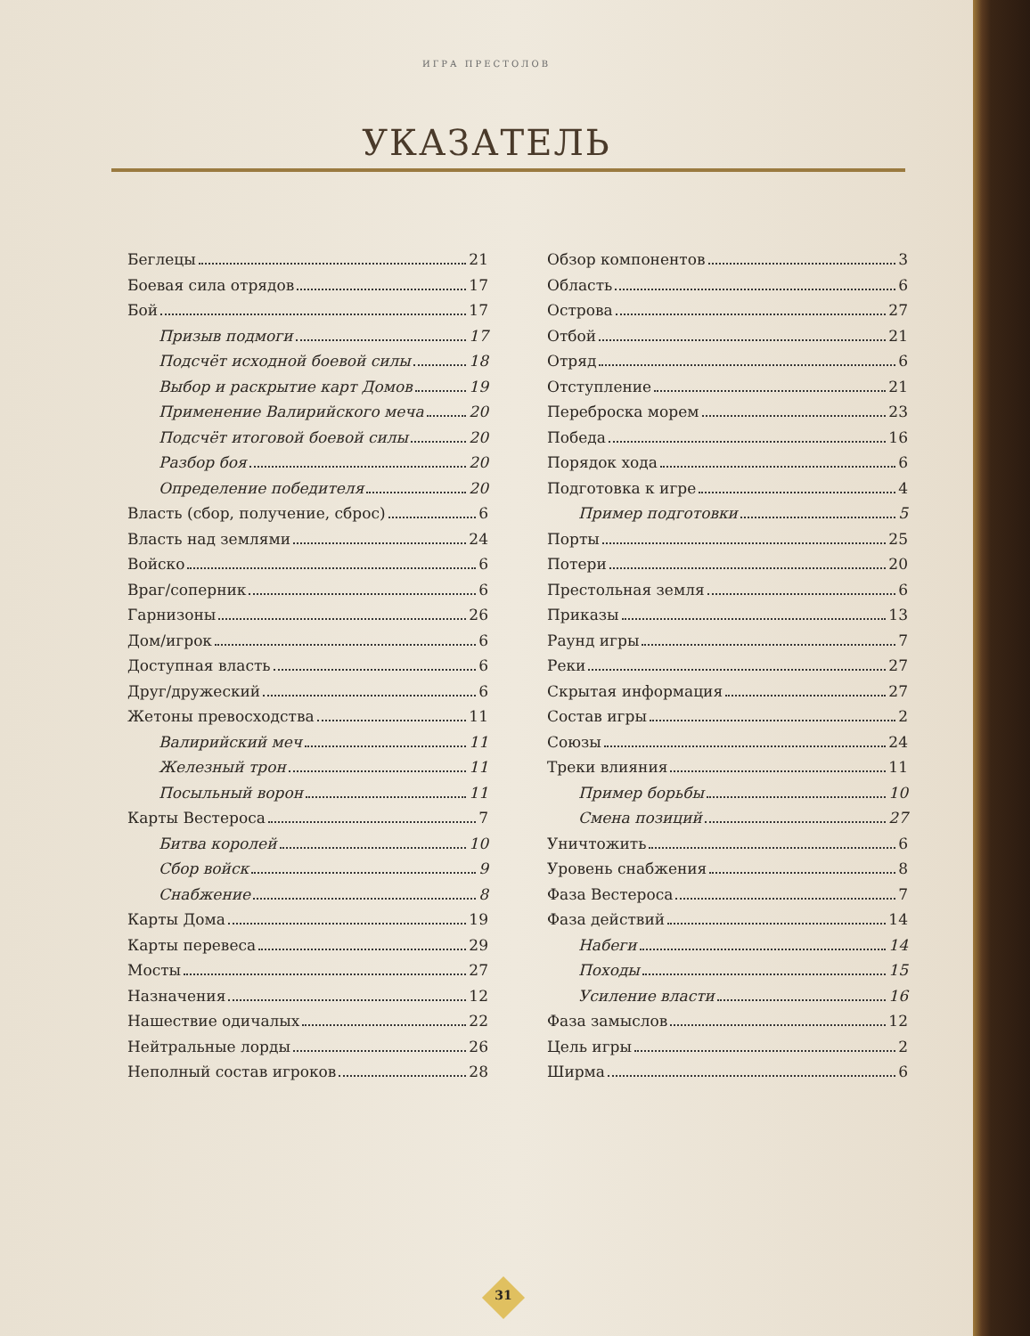ИГРА ПРЕСТОЛОВ
УКАЗАТЕЛЬ
Беглецы 21
Боевая сила отрядов 17
Бой 17
Призыв подмоги 17
Подсчёт исходной боевой силы 18
Выбор и раскрытие карт Домов 19
Применение Валирийского меча 20
Подсчёт итоговой боевой силы 20
Разбор боя 20
Определение победителя 20
Власть (сбор, получение, сброс) 6
Власть над землями 24
Войско 6
Враг/соперник 6
Гарнизоны 26
Дом/игрок 6
Доступная власть 6
Друг/дружеский 6
Жетоны превосходства 11
Валирийский меч 11
Железный трон 11
Посыльный ворон 11
Карты Вестероса 7
Битва королей 10
Сбор войск 9
Снабжение 8
Карты Дома 19
Карты перевеса 29
Мосты 27
Назначения 12
Нашествие одичалых 22
Нейтральные лорды 26
Неполный состав игроков 28
Обзор компонентов 3
Область 6
Острова 27
Отбой 21
Отряд 6
Отступление 21
Переброска морем 23
Победа 16
Порядок хода 6
Подготовка к игре 4
Пример подготовки 5
Порты 25
Потери 20
Престольная земля 6
Приказы 13
Раунд игры 7
Реки 27
Скрытая информация 27
Состав игры 2
Союзы 24
Треки влияния 11
Пример борьбы 10
Смена позиций 27
Уничтожить 6
Уровень снабжения 8
Фаза Вестероса 7
Фаза действий 14
Набеги 14
Походы 15
Усиление власти 16
Фаза замыслов 12
Цель игры 2
Ширма 6
31